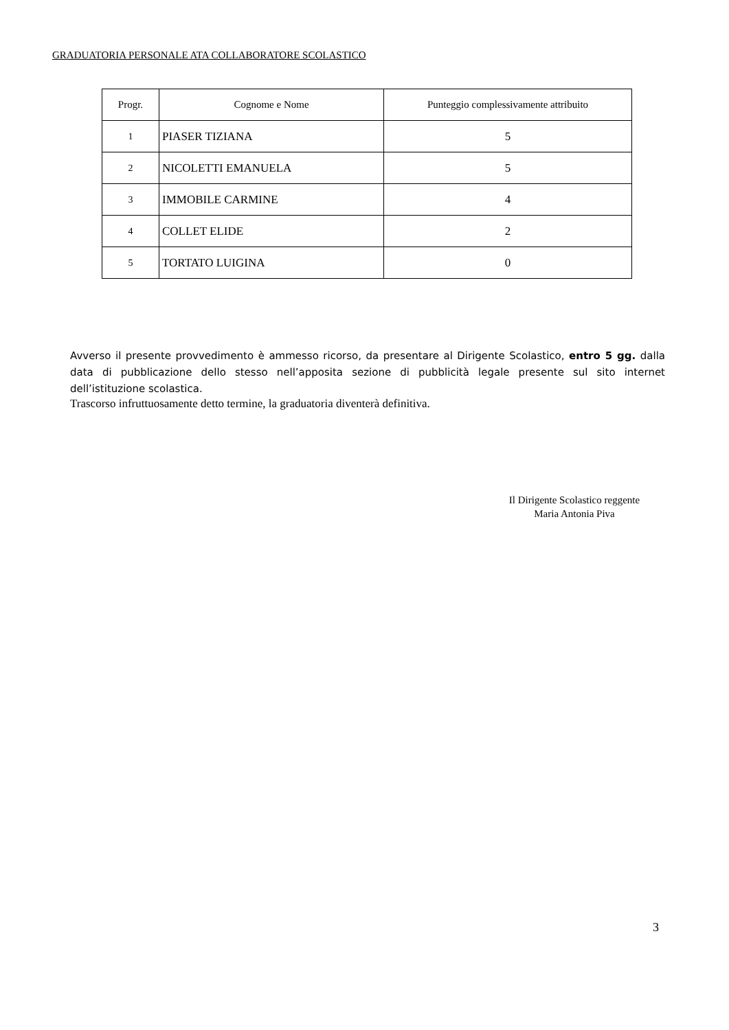GRADUATORIA PERSONALE ATA COLLABORATORE SCOLASTICO
| Progr. | Cognome e Nome | Punteggio complessivamente attribuito |
| --- | --- | --- |
| 1 | PIASER TIZIANA | 5 |
| 2 | NICOLETTI EMANUELA | 5 |
| 3 | IMMOBILE CARMINE | 4 |
| 4 | COLLET ELIDE | 2 |
| 5 | TORTATO LUIGINA | 0 |
Avverso il presente provvedimento è ammesso ricorso, da presentare al Dirigente Scolastico, entro 5 gg. dalla data di pubblicazione dello stesso nell’apposita sezione di pubblicità legale presente sul sito internet dell’istituzione scolastica.
Trascorso infruttuosamente detto termine, la graduatoria diventerà definitiva.
Il Dirigente Scolastico reggente
Maria Antonia Piva
3